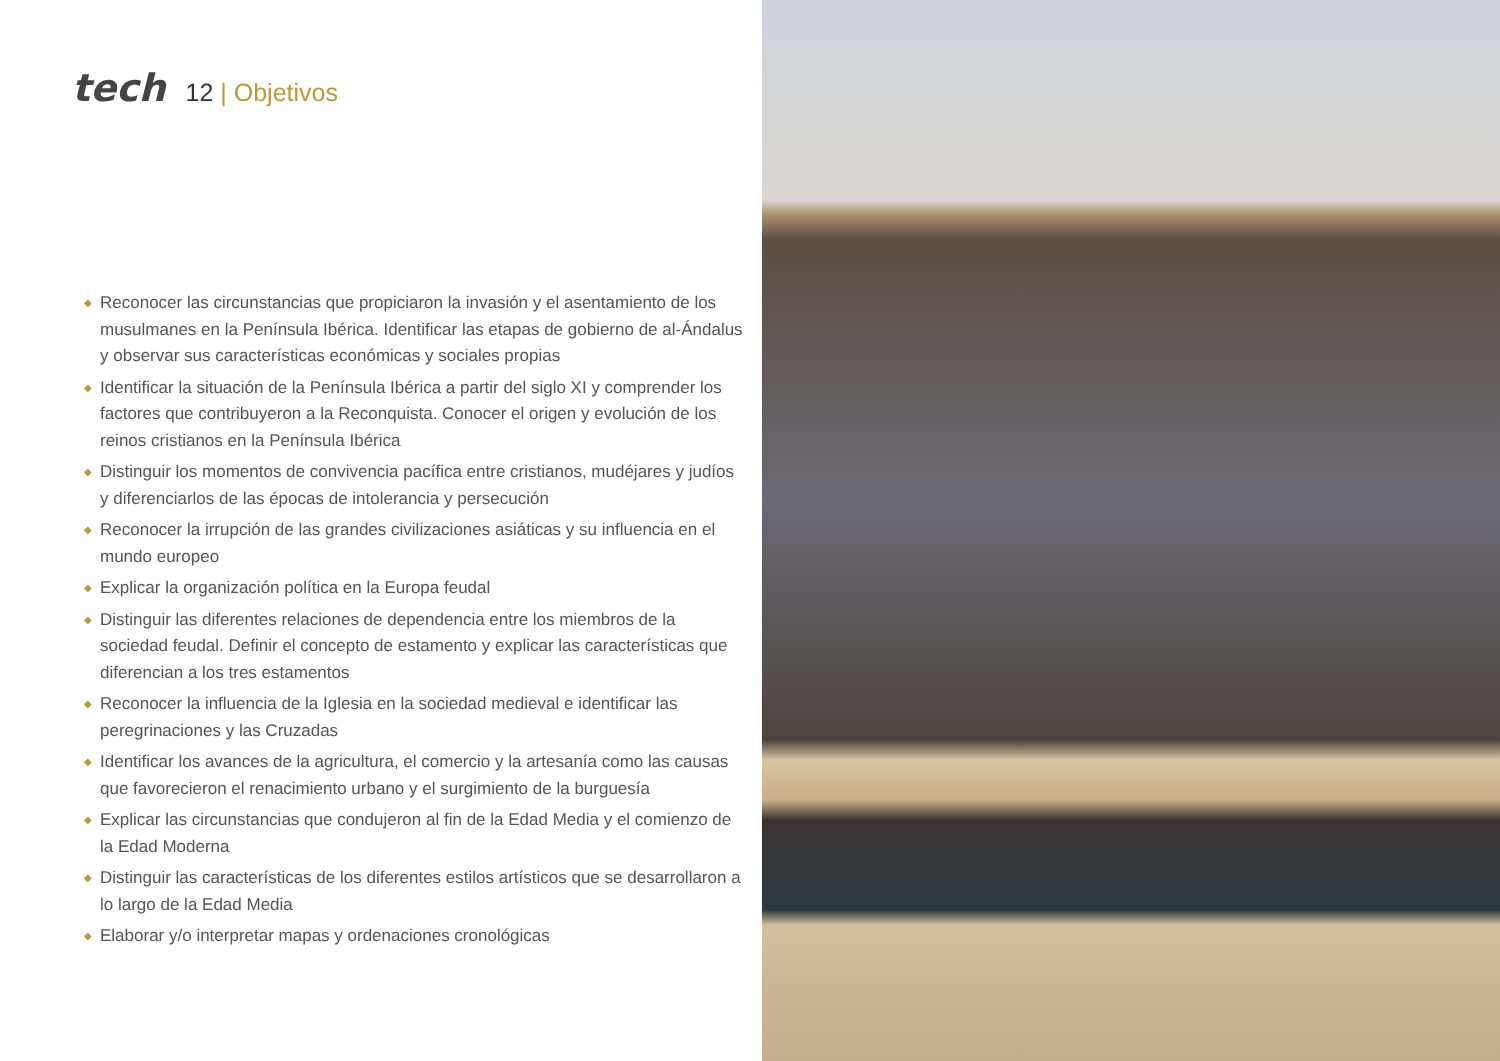tech
12 | Objetivos
◆ Reconocer las circunstancias que propiciaron la invasión y el asentamiento de los musulmanes en la Península Ibérica. Identificar las etapas de gobierno de al-Ándalus y observar sus características económicas y sociales propias
◆ Identificar la situación de la Península Ibérica a partir del siglo XI y comprender los factores que contribuyeron a la Reconquista. Conocer el origen y evolución de los reinos cristianos en la Península Ibérica
◆ Distinguir los momentos de convivencia pacífica entre cristianos, mudéjares y judíos y diferenciarlos de las épocas de intolerancia y persecución
◆ Reconocer la irrupción de las grandes civilizaciones asiáticas y su influencia en el mundo europeo
◆ Explicar la organización política en la Europa feudal
◆ Distinguir las diferentes relaciones de dependencia entre los miembros de la sociedad feudal. Definir el concepto de estamento y explicar las características que diferencian a los tres estamentos
◆ Reconocer la influencia de la Iglesia en la sociedad medieval e identificar las peregrinaciones y las Cruzadas
◆ Identificar los avances de la agricultura, el comercio y la artesanía como las causas que favorecieron el renacimiento urbano y el surgimiento de la burguesía
◆ Explicar las circunstancias que condujeron al fin de la Edad Media y el comienzo de la Edad Moderna
◆ Distinguir las características de los diferentes estilos artísticos que se desarrollaron a lo largo de la Edad Media
◆ Elaborar y/o interpretar mapas y ordenaciones cronológicas